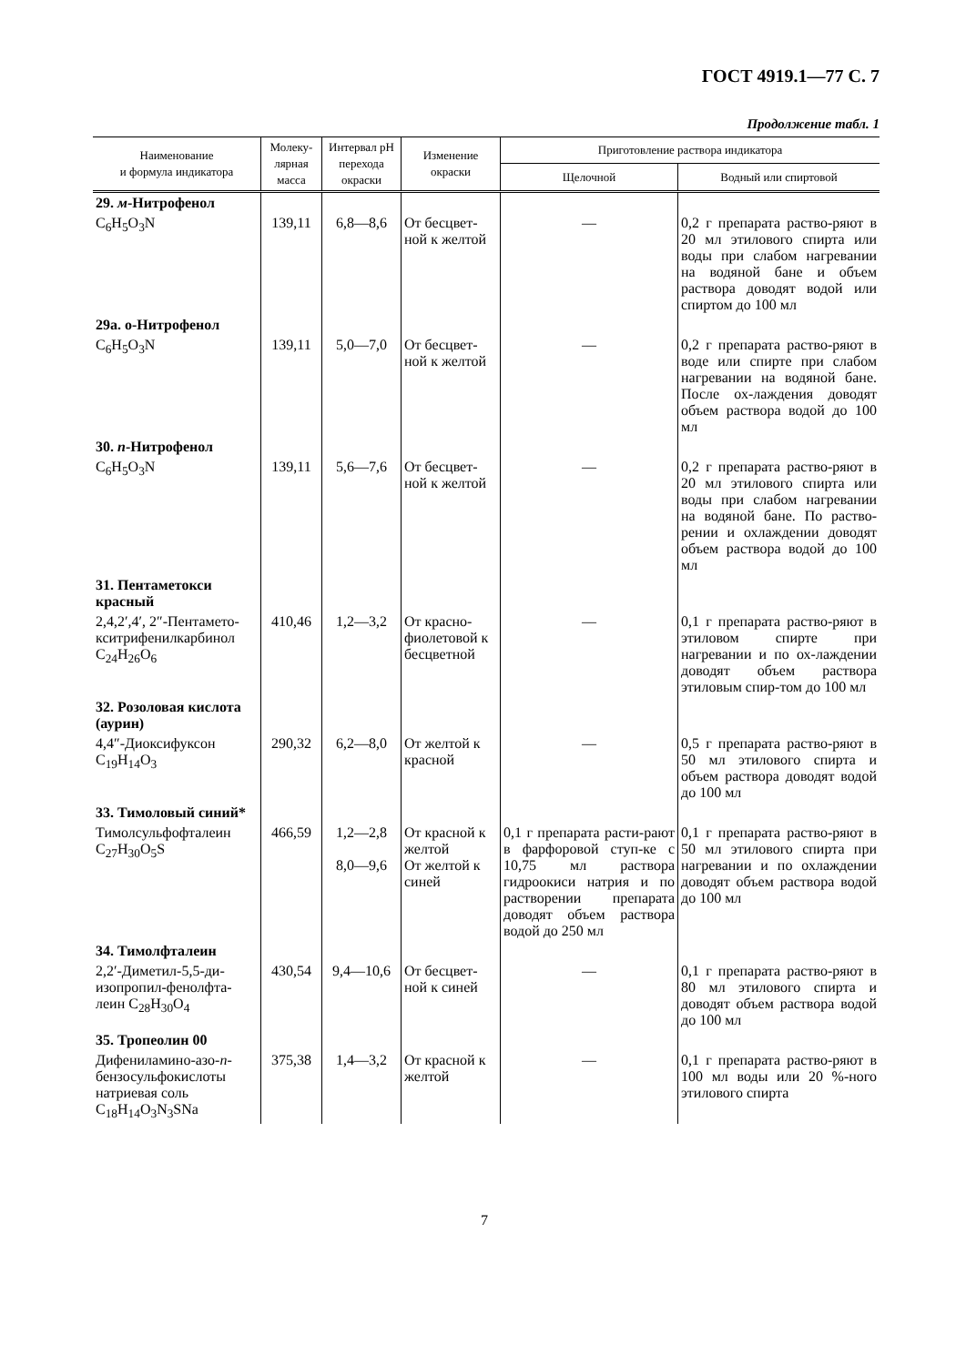ГОСТ 4919.1—77 С. 7
Продолжение табл. 1
| Наименование и формула индикатора | Молеку- лярная масса | Интервал pH перехода окраски | Изменение окраски | Приготовление раствора индикатора | |
| --- | --- | --- | --- | --- | --- |
| | | | | Щелочной | Водный или спиртовой |
| 29. м -Нитрофенол | | | | | |
| C<sub>6</sub>H<sub>5</sub>O<sub>3</sub>N | 139,11 | 6,8—8,6 | От бесцвет-ной к желтой | — | 0,2 г препарата раство-ряют в 20 мл этилового спирта или воды при слабом нагревании на водяной бане и объем раствора доводят водой или спиртом до 100 мл |
| 29а. о-Нитрофенол | | | | | |
| C<sub>6</sub>H<sub>5</sub>O<sub>3</sub>N | 139,11 | 5,0—7,0 | От бесцвет-ной к желтой | — | 0,2 г препарата раство-ряют в воде или спирте при слабом нагревании на водяной бане. После ох-лаждения доводят объем раствора водой до 100 мл |
| 30. п -Нитрофенол | | | | | |
| C<sub>6</sub>H<sub>5</sub>O<sub>3</sub>N | 139,11 | 5,6—7,6 | От бесцвет-ной к желтой | — | 0,2 г препарата раство-ряют в 20 мл этилового спирта или воды при слабом нагревании на водяной бане. По раство-рении и охлаждении доводят объем раствора водой до 100 мл |
| 31. Пентаметокси красный | | | | | |
| 2,4,2′,4′, 2″-Пентамето-кситрифенилкарбинол C<sub>24</sub>H<sub>26</sub>O<sub>6</sub> | 410,46 | 1,2—3,2 | От красно-фиолетовой к бесцветной | — | 0,1 г препарата раство-ряют в этиловом спирте при нагревании и по ох-лаждении доводят объем раствора этиловым спир-том до 100 мл |
| 32. Розоловая кислота (аурин) | | | | | |
| 4,4″-Диоксифуксон C<sub>19</sub>H<sub>14</sub>O<sub>3</sub> | 290,32 | 6,2—8,0 | От желтой к красной | — | 0,5 г препарата раство-ряют в 50 мл этилового спирта и объем раствора доводят водой до 100 мл |
| 33. Тимоловый синий* | | | | | |
| Тимолсульфофталеин C<sub>27</sub>H<sub>30</sub>O<sub>5</sub>S | 466,59 | 1,2—2,8 8,0—9,6 | От красной к желтой От желтой к синей | 0,1 г препарата расти-рают в фарфоровой ступ-ке с 10,75 мл раствора гидроокиси натрия и по растворении препарата доводят объем раствора водой до 250 мл | 0,1 г препарата раство-ряют в 50 мл этилового спирта при нагревании и по охлаждении доводят объем раствора водой до 100 мл |
| 34. Тимолфталеин | | | | | |
| 2,2′-Диметил-5,5-ди-изопропил-фенолфта-леин C<sub>28</sub>H<sub>30</sub>O<sub>4</sub> | 430,54 | 9,4—10,6 | От бесцвет-ной к синей | — | 0,1 г препарата раство-ряют в 80 мл этилового спирта и доводят объем раствора водой до 100 мл |
| 35. Тропеолин 00 | | | | | |
| Дифениламино-азо- п -бензосульфокислоты натриевая соль C<sub>18</sub>H<sub>14</sub>O<sub>3</sub>N<sub>3</sub>SNa | 375,38 | 1,4—3,2 | От красной к желтой | — | 0,1 г препарата раство-ряют в 100 мл воды или 20 %-ного этилового спирта |
7